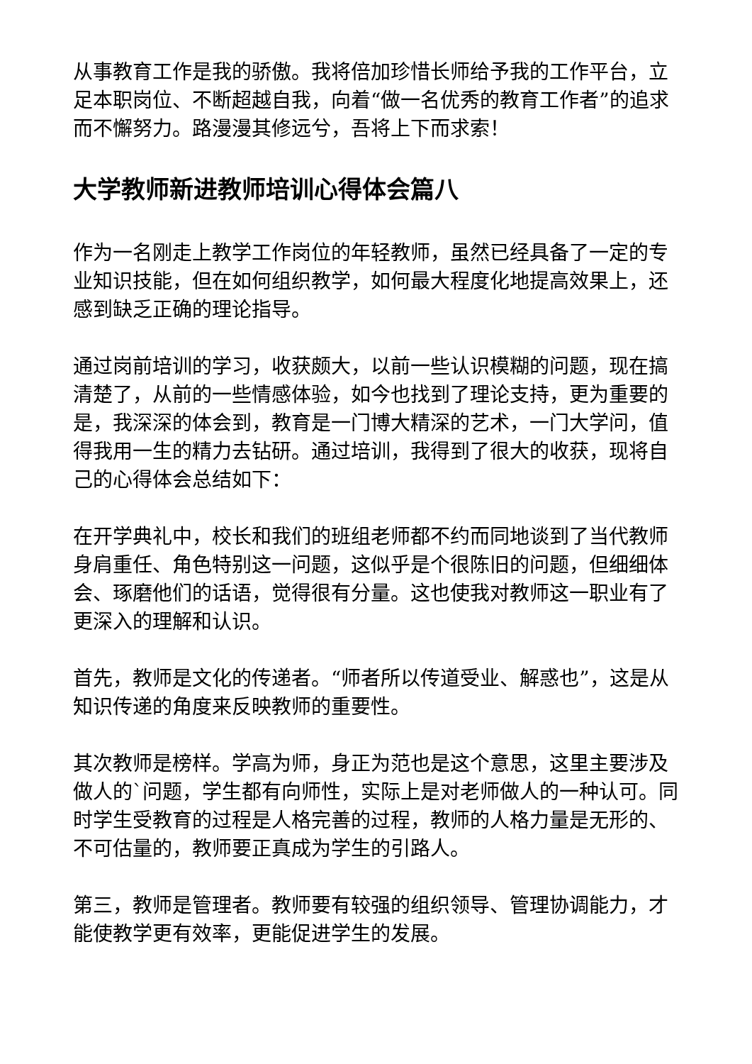从事教育工作是我的骄傲。我将倍加珍惜长师给予我的工作平台，立足本职岗位、不断超越自我，向着“做一名优秀的教育工作者”的追求而不懈努力。路漫漫其修远兮，吾将上下而求索！
大学教师新进教师培训心得体会篇八
作为一名刚走上教学工作岗位的年轻教师，虽然已经具备了一定的专业知识技能，但在如何组织教学，如何最大程度化地提高效果上，还感到缺乏正确的理论指导。
通过岗前培训的学习，收获颇大，以前一些认识模糊的问题，现在搞清楚了，从前的一些情感体验，如今也找到了理论支持，更为重要的是，我深深的体会到，教育是一门博大精深的艺术，一门大学问，值得我用一生的精力去钻研。通过培训，我得到了很大的收获，现将自己的心得体会总结如下：
在开学典礼中，校长和我们的班组老师都不约而同地谈到了当代教师身肩重任、角色特别这一问题，这似乎是个很陈旧的问题，但细细体会、琢磨他们的话语，觉得很有分量。这也使我对教师这一职业有了更深入的理解和认识。
首先，教师是文化的传递者。“师者所以传道受业、解惑也”，这是从知识传递的角度来反映教师的重要性。
其次教师是榜样。学高为师，身正为范也是这个意思，这里主要涉及做人的`问题，学生都有向师性，实际上是对老师做人的一种认可。同时学生受教育的过程是人格完善的过程，教师的人格力量是无形的、不可估量的，教师要正真成为学生的引路人。
第三，教师是管理者。教师要有较强的组织领导、管理协调能力，才能使教学更有效率，更能促进学生的发展。